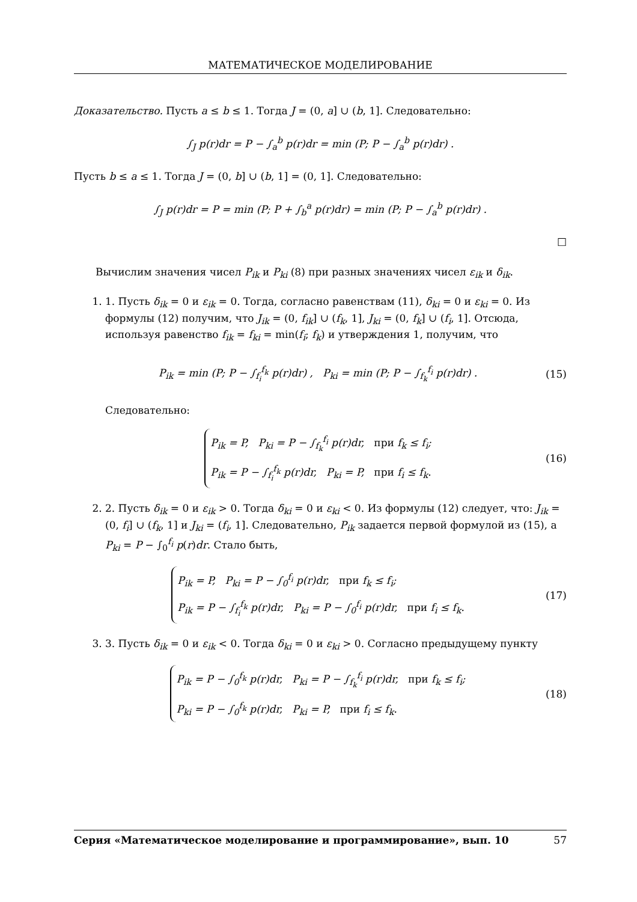МАТЕМАТИЧЕСКОЕ МОДЕЛИРОВАНИЕ
Доказательство. Пусть a ≤ b ≤ 1. Тогда J = (0, a] ∪ (b, 1]. Следовательно:
∫<sub>J</sub> p(r)dr = P − ∫<sub>a</sub><sup>b</sup> p(r)dr = min (P; P − ∫<sub>a</sub><sup>b</sup> p(r)dr) .
Пусть b ≤ a ≤ 1. Тогда J = (0, b] ∪ (b, 1] = (0, 1]. Следовательно:
∫<sub>J</sub> p(r)dr = P = min (P; P + ∫<sub>b</sub><sup>a</sup> p(r)dr) = min (P; P − ∫<sub>a</sub><sup>b</sup> p(r)dr) .
□
Вычислим значения чисел P<sub>ik</sub> и P<sub>ki</sub> (8) при разных значениях чисел ε<sub>ik</sub> и δ<sub>ik</sub>.
1. 1. Пусть δ<sub>ik</sub> = 0 и ε<sub>ik</sub> = 0. Тогда, согласно равенствам (11), δ<sub>ki</sub> = 0 и ε<sub>ki</sub> = 0. Из формулы (12) получим, что J<sub>ik</sub> = (0, f<sub>ik</sub>] ∪ (f<sub>k</sub>, 1], J<sub>ki</sub> = (0, f<sub>k</sub>] ∪ (f<sub>i</sub>, 1]. Отсюда, используя равенство f<sub>ik</sub> = f<sub>ki</sub> = min(f<sub>i</sub>; f<sub>k</sub>) и утверждения 1, получим, что
P<sub>ik</sub> = min (P; P − ∫<sub>f<sub>i</sub></sub><sup>f<sub>k</sub></sup> p(r)dr) , P<sub>ki</sub> = min (P; P − ∫<sub>f<sub>k</sub></sub><sup>f<sub>i</sub></sup> p(r)dr) .
(15)
Следовательно:
P<sub>ik</sub> = P, P<sub>ki</sub> = P − ∫<sub>f<sub>k</sub></sub><sup>f<sub>i</sub></sup> p(r)dr, при f<sub>k</sub> ≤ f<sub>i</sub>;
P<sub>ik</sub> = P − ∫<sub>f<sub>i</sub></sub><sup>f<sub>k</sub></sup> p(r)dr, P<sub>ki</sub> = P, при f<sub>i</sub> ≤ f<sub>k</sub>.
(16)
2. 2. Пусть δ<sub>ik</sub> = 0 и ε<sub>ik</sub> > 0. Тогда δ<sub>ki</sub> = 0 и ε<sub>ki</sub> < 0. Из формулы (12) следует, что: J<sub>ik</sub> = (0, f<sub>i</sub>] ∪ (f<sub>k</sub>, 1] и J<sub>ki</sub> = (f<sub>i</sub>, 1]. Следовательно, P<sub>ik</sub> задается первой формулой из (15), а P<sub>ki</sub> = P − ∫<sub>0</sub><sup>f<sub>i</sub></sup> p(r)dr. Стало быть,
P<sub>ik</sub> = P, P<sub>ki</sub> = P − ∫<sub>0</sub><sup>f<sub>i</sub></sup> p(r)dr, при f<sub>k</sub> ≤ f<sub>i</sub>;
P<sub>ik</sub> = P − ∫<sub>f<sub>i</sub></sub><sup>f<sub>k</sub></sup> p(r)dr, P<sub>ki</sub> = P − ∫<sub>0</sub><sup>f<sub>i</sub></sup> p(r)dr, при f<sub>i</sub> ≤ f<sub>k</sub>.
(17)
3. 3. Пусть δ<sub>ik</sub> = 0 и ε<sub>ik</sub> < 0. Тогда δ<sub>ki</sub> = 0 и ε<sub>ki</sub> > 0. Согласно предыдущему пункту
P<sub>ik</sub> = P − ∫<sub>0</sub><sup>f<sub>k</sub></sup> p(r)dr, P<sub>ki</sub> = P − ∫<sub>f<sub>k</sub></sub><sup>f<sub>i</sub></sup> p(r)dr, при f<sub>k</sub> ≤ f<sub>i</sub>;
P<sub>ki</sub> = P − ∫<sub>0</sub><sup>f<sub>k</sub></sup> p(r)dr, P<sub>ki</sub> = P, при f<sub>i</sub> ≤ f<sub>k</sub>.
(18)
Серия «Математическое моделирование и программирование», вып. 10 57